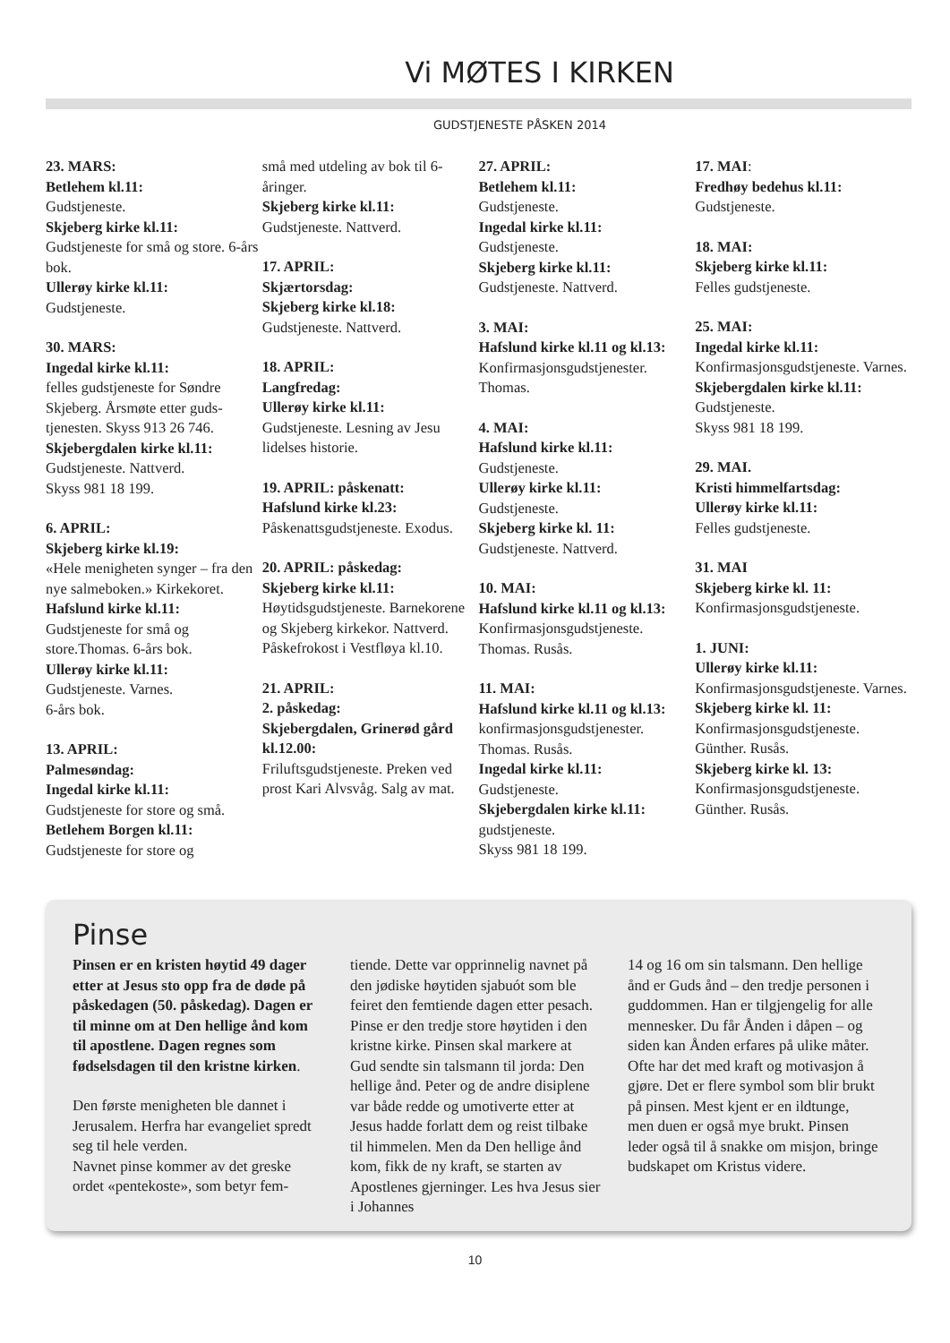Vi MØTES I KIRKEN
GUDSTJENESTE PÅSKEN 2014
23. MARS:
Betlehem kl.11:
Gudstjeneste.
Skjeberg kirke kl.11:
Gudstjeneste for små og store. 6-års bok.
Ullerøy kirke kl.11:
Gudstjeneste.
30. MARS:
Ingedal kirke kl.11:
felles gudstjeneste for Søndre Skjeberg. Årsmøte etter guds­tjenesten. Skyss 913 26 746.
Skjebergdalen kirke kl.11:
Gudstjeneste. Nattverd.
Skyss 981 18 199.
6. APRIL:
Skjeberg kirke kl.19:
«Hele menigheten synger – fra den nye salmeboken.» Kirkekoret.
Hafslund kirke kl.11:
Gudstjeneste for små og store.Thomas. 6-års bok.
Ullerøy kirke kl.11:
Gudstjeneste. Varnes.
6-års bok.
13. APRIL:
Palmesøndag:
Ingedal kirke kl.11:
Gudstjeneste for store og små.
Betlehem Borgen kl.11:
Gudstjeneste for store og
små med utdeling av bok til 6-åringer.
Skjeberg kirke kl.11:
Gudstjeneste. Nattverd.
17. APRIL:
Skjærtorsdag:
Skjeberg kirke kl.18:
Gudstjeneste. Nattverd.
18. APRIL:
Langfredag:
Ullerøy kirke kl.11:
Gudstjeneste. Lesning av Jesu lidelses historie.
19. APRIL: påskenatt:
Hafslund kirke kl.23:
Påskenattsgudstjeneste. Exodus.
20. APRIL: påskedag:
Skjeberg kirke kl.11:
Høytidsgudstjeneste. Barne­korene og Skjeberg kirkekor. Nattverd. Påskefrokost i Vestfløya kl.10.
21. APRIL:
2. påskedag:
Skjebergdalen, Grinerød gård kl.12.00:
Friluftsgudstjeneste. Preken ved prost Kari Alvsvåg. Salg av mat.
27. APRIL:
Betlehem kl.11:
Gudstjeneste.
Ingedal kirke kl.11:
Gudstjeneste.
Skjeberg kirke kl.11:
Gudstjeneste. Nattverd.
3. MAI:
Hafslund kirke kl.11 og kl.13: Konfirmasjonsguds­tjenester. Thomas.
4. MAI:
Hafslund kirke kl.11:
Gudstjeneste.
Ullerøy kirke kl.11:
Gudstjeneste.
Skjeberg kirke kl. 11:
Gudstjeneste. Nattverd.
10. MAI:
Hafslund kirke kl.11 og kl.13: Konfirmasjonsguds­tjeneste. Thomas. Rusås.
11. MAI:
Hafslund kirke kl.11 og kl.13: konfirmasjonsguds­tjenester. Thomas. Rusås.
Ingedal kirke kl.11:
Gudstjeneste.
Skjebergdalen kirke kl.11:
gudstjeneste.
Skyss 981 18 199.
17. MAI:
Fredhøy bedehus kl.11:
Gudstjeneste.
18. MAI:
Skjeberg kirke kl.11:
Felles gudstjeneste.
25. MAI:
Ingedal kirke kl.11:
Konfirmasjonsgudstjeneste. Varnes.
Skjebergdalen kirke kl.11:
Gudstjeneste.
Skyss 981 18 199.
29. MAI.
Kristi himmelfartsdag:
Ullerøy kirke kl.11:
Felles gudstjeneste.
31. MAI
Skjeberg kirke kl. 11:
Konfirmasjonsgudstjeneste.
1. JUNI:
Ullerøy kirke kl.11:
Konfirmasjonsgudstjeneste. Varnes.
Skjeberg kirke kl. 11:
Konfirmasjonsgudstjeneste. Günther. Rusås.
Skjeberg kirke kl. 13:
Konfirmasjonsgudstjeneste. Günther. Rusås.
Pinse
Pinsen er en kristen høytid 49 dager etter at Jesus sto opp fra de døde på påskedagen (50. påske­dag). Dagen er til minne om at Den hellige ånd kom til apostlene. Dagen regnes som fødselsdagen til den kristne kirken.
Den første menigheten ble dannet i Jerusalem. Herfra har evangeliet spredt seg til hele verden.
Navnet pinse kommer av det greske ordet «pentekoste», som betyr fem-
tiende. Dette var opprinnelig navnet på den jødiske høytiden sjabuót som ble feiret den femtiende dagen etter pesach. Pinse er den tredje store høy­tiden i den kristne kirke. Pinsen skal markere at Gud sendte sin talsmann til jorda: Den hellige ånd. Peter og de andre disiplene var både redde og umotiverte etter at Jesus hadde forlatt dem og reist tilbake til himmelen. Men da Den hellige ånd kom, fikk de ny kraft, se starten av Apostlenes gjer­ninger. Les hva Jesus sier i Johannes
14 og 16 om sin talsmann. Den hellige ånd er Guds ånd – den tredje personen i guddommen. Han er tilgjengelig for alle mennesker. Du får Ånden i dåpen – og siden kan Ånden erfares på ulike måter. Ofte har det med kraft og motivasjon å gjøre. Det er flere symbol som blir brukt på pinsen. Mest kjent er en ildtunge, men duen er også mye brukt. Pinsen leder også til å snakke om misjon, bringe budskapet om Kristus videre.
10